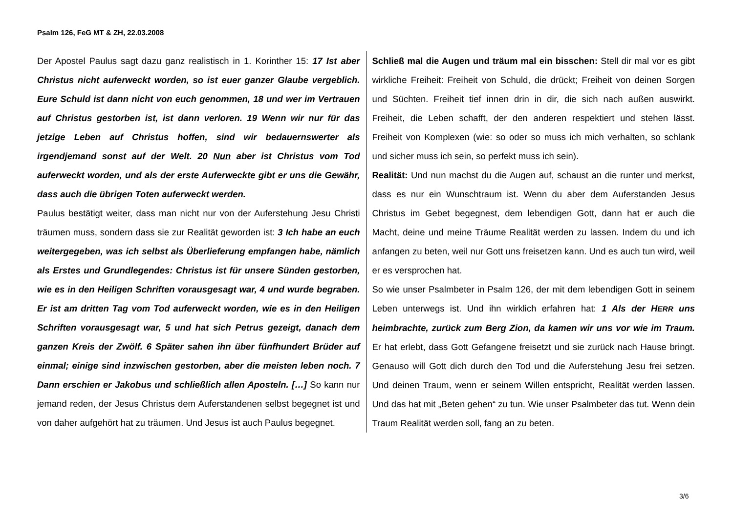Psalm 126, FeG MT & ZH, 22.03.2008
Der Apostel Paulus sagt dazu ganz realistisch in 1. Korinther 15: 17 Ist aber Christus nicht auferweckt worden, so ist euer ganzer Glaube vergeblich. Eure Schuld ist dann nicht von euch genommen, 18 und wer im Vertrauen auf Christus gestorben ist, ist dann verloren. 19 Wenn wir nur für das jetzige Leben auf Christus hoffen, sind wir bedauernswerter als irgendjemand sonst auf der Welt. 20 Nun aber ist Christus vom Tod auferweckt worden, und als der erste Auferweckte gibt er uns die Gewähr, dass auch die übrigen Toten auferweckt werden.
Paulus bestätigt weiter, dass man nicht nur von der Auferstehung Jesu Christi träumen muss, sondern dass sie zur Realität geworden ist: 3 Ich habe an euch weitergegeben, was ich selbst als Überlieferung empfangen habe, nämlich als Erstes und Grundlegendes: Christus ist für unsere Sünden gestorben, wie es in den Heiligen Schriften vorausgesagt war, 4 und wurde begraben. Er ist am dritten Tag vom Tod auferweckt worden, wie es in den Heiligen Schriften vorausgesagt war, 5 und hat sich Petrus gezeigt, danach dem ganzen Kreis der Zwölf. 6 Später sahen ihn über fünfhundert Brüder auf einmal; einige sind inzwischen gestorben, aber die meisten leben noch. 7 Dann erschien er Jakobus und schließlich allen Aposteln. […] So kann nur jemand reden, der Jesus Christus dem Auferstandenen selbst begegnet ist und von daher aufgehört hat zu träumen. Und Jesus ist auch Paulus begegnet.
Schließ mal die Augen und träum mal ein bisschen: Stell dir mal vor es gibt wirkliche Freiheit: Freiheit von Schuld, die drückt; Freiheit von deinen Sorgen und Süchten. Freiheit tief innen drin in dir, die sich nach außen auswirkt. Freiheit, die Leben schafft, der den anderen respektiert und stehen lässt. Freiheit von Komplexen (wie: so oder so muss ich mich verhalten, so schlank und sicher muss ich sein, so perfekt muss ich sein).
Realität: Und nun machst du die Augen auf, schaust an die runter und merkst, dass es nur ein Wunschtraum ist. Wenn du aber dem Auferstanden Jesus Christus im Gebet begegnest, dem lebendigen Gott, dann hat er auch die Macht, deine und meine Träume Realität werden zu lassen. Indem du und ich anfangen zu beten, weil nur Gott uns freisetzen kann. Und es auch tun wird, weil er es versprochen hat.
So wie unser Psalmbeter in Psalm 126, der mit dem lebendigen Gott in seinem Leben unterwegs ist. Und ihn wirklich erfahren hat: 1 Als der HERR uns heimbrachte, zurück zum Berg Zion, da kamen wir uns vor wie im Traum. Er hat erlebt, dass Gott Gefangene freisetzt und sie zurück nach Hause bringt. Genauso will Gott dich durch den Tod und die Auferstehung Jesu frei setzen. Und deinen Traum, wenn er seinem Willen entspricht, Realität werden lassen. Und das hat mit „Beten gehen“ zu tun. Wie unser Psalmbeter das tut. Wenn dein Traum Realität werden soll, fang an zu beten.
3/6